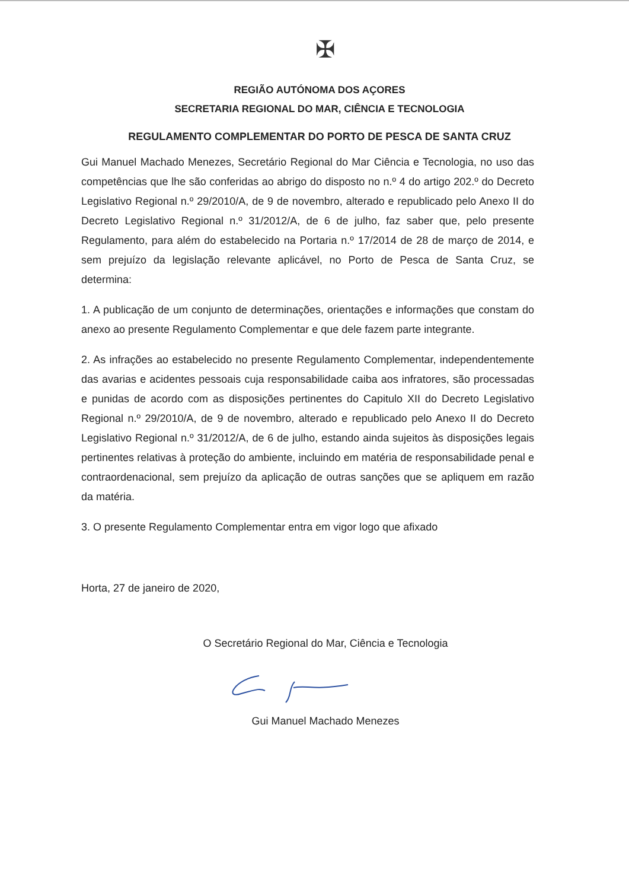✠
REGIÃO AUTÓNOMA DOS AÇORES
SECRETARIA REGIONAL DO MAR, CIÊNCIA E TECNOLOGIA
REGULAMENTO COMPLEMENTAR DO PORTO DE PESCA DE SANTA CRUZ
Gui Manuel Machado Menezes, Secretário Regional do Mar Ciência e Tecnologia, no uso das competências que lhe são conferidas ao abrigo do disposto no n.º 4 do artigo 202.º do Decreto Legislativo Regional n.º 29/2010/A, de 9 de novembro, alterado e republicado pelo Anexo II do Decreto Legislativo Regional n.º 31/2012/A, de 6 de julho, faz saber que, pelo presente Regulamento, para além do estabelecido na Portaria n.º 17/2014 de 28 de março de 2014, e sem prejuízo da legislação relevante aplicável, no Porto de Pesca de Santa Cruz, se determina:
1. A publicação de um conjunto de determinações, orientações e informações que constam do anexo ao presente Regulamento Complementar e que dele fazem parte integrante.
2. As infrações ao estabelecido no presente Regulamento Complementar, independentemente das avarias e acidentes pessoais cuja responsabilidade caiba aos infratores, são processadas e punidas de acordo com as disposições pertinentes do Capitulo XII do Decreto Legislativo Regional n.º 29/2010/A, de 9 de novembro, alterado e republicado pelo Anexo II do Decreto Legislativo Regional n.º 31/2012/A, de 6 de julho, estando ainda sujeitos às disposições legais pertinentes relativas à proteção do ambiente, incluindo em matéria de responsabilidade penal e contraordenacional, sem prejuízo da aplicação de outras sanções que se apliquem em razão da matéria.
3. O presente Regulamento Complementar entra em vigor logo que afixado
Horta, 27 de janeiro de 2020,
O Secretário Regional do Mar, Ciência e Tecnologia
Gui Manuel Machado Menezes